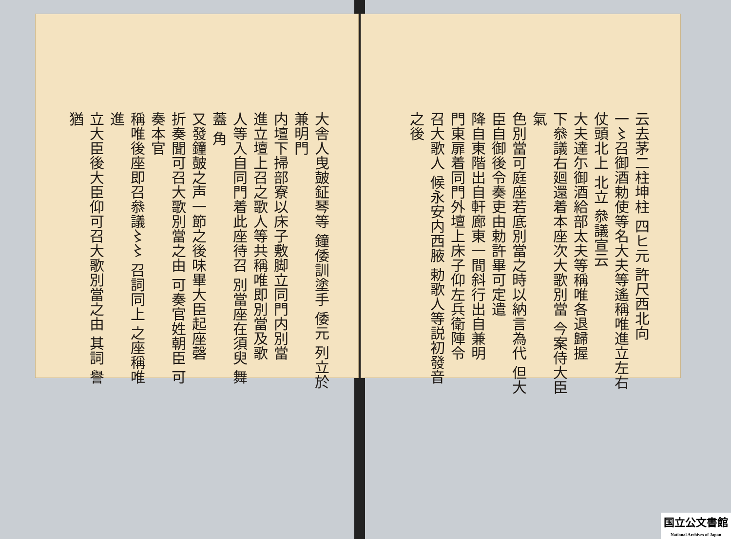云去茅二柱坤柱 四ヒ元 許尺西北向
一〻召御酒勅使等名大夫等遙稱唯進立左右仗頭北上 北立 叅議宣云
大夫達尓御酒給部太夫等稱唯各退歸握
下叅議右廻還着本座次大歌別當 今案侍大臣氣
色別當可庭座若底別當之時以納言為代 但大臣自御後令奏吏由勅許畢可定遣
降自東階出自軒廊東一間斜行出自兼明
門東扉着同門外壇上床子仰左兵衛陣令
召大歌人 候永安内西腋 勅歌人等説初發音之後
大舎人曳皷鉦琴等 鐘倭訓塗手 倭元 列立於兼明門
内壇下掃部寮以床子敷脚立同門内別當
進立壇上召之歌人等共稱唯即別當及歌
人等入自同門着此座待召 別當座在須臾 舞蓋 角
又發鐘皷之声一節之後味畢大臣起座磬
折奏聞可召大歌別當之由 可奏官姓朝臣 可奏本官
稱唯後座即召叅議〻〻 召詞同上 之座稱唯進
立大臣後大臣仰可召大歌別當之由 其詞 譽猶
国立公文書館
National Archives of Japan